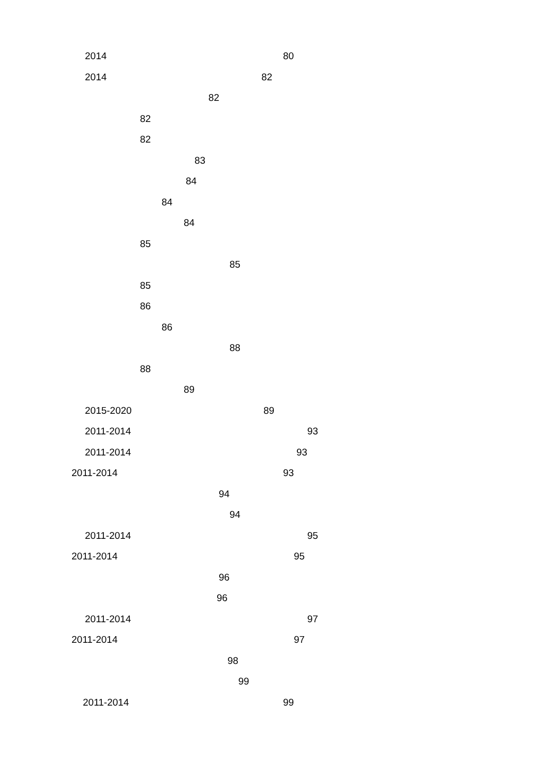2014 80
2014 82
82
82
82
83
84
84
84
85
85
85
86
86
88
88
89
2015-2020 89
2011-2014 93
2011-2014 93
2011-2014 93
94
94
2011-2014 95
2011-2014 95
96
96
2011-2014 97
2011-2014 97
98
99
2011-2014 99